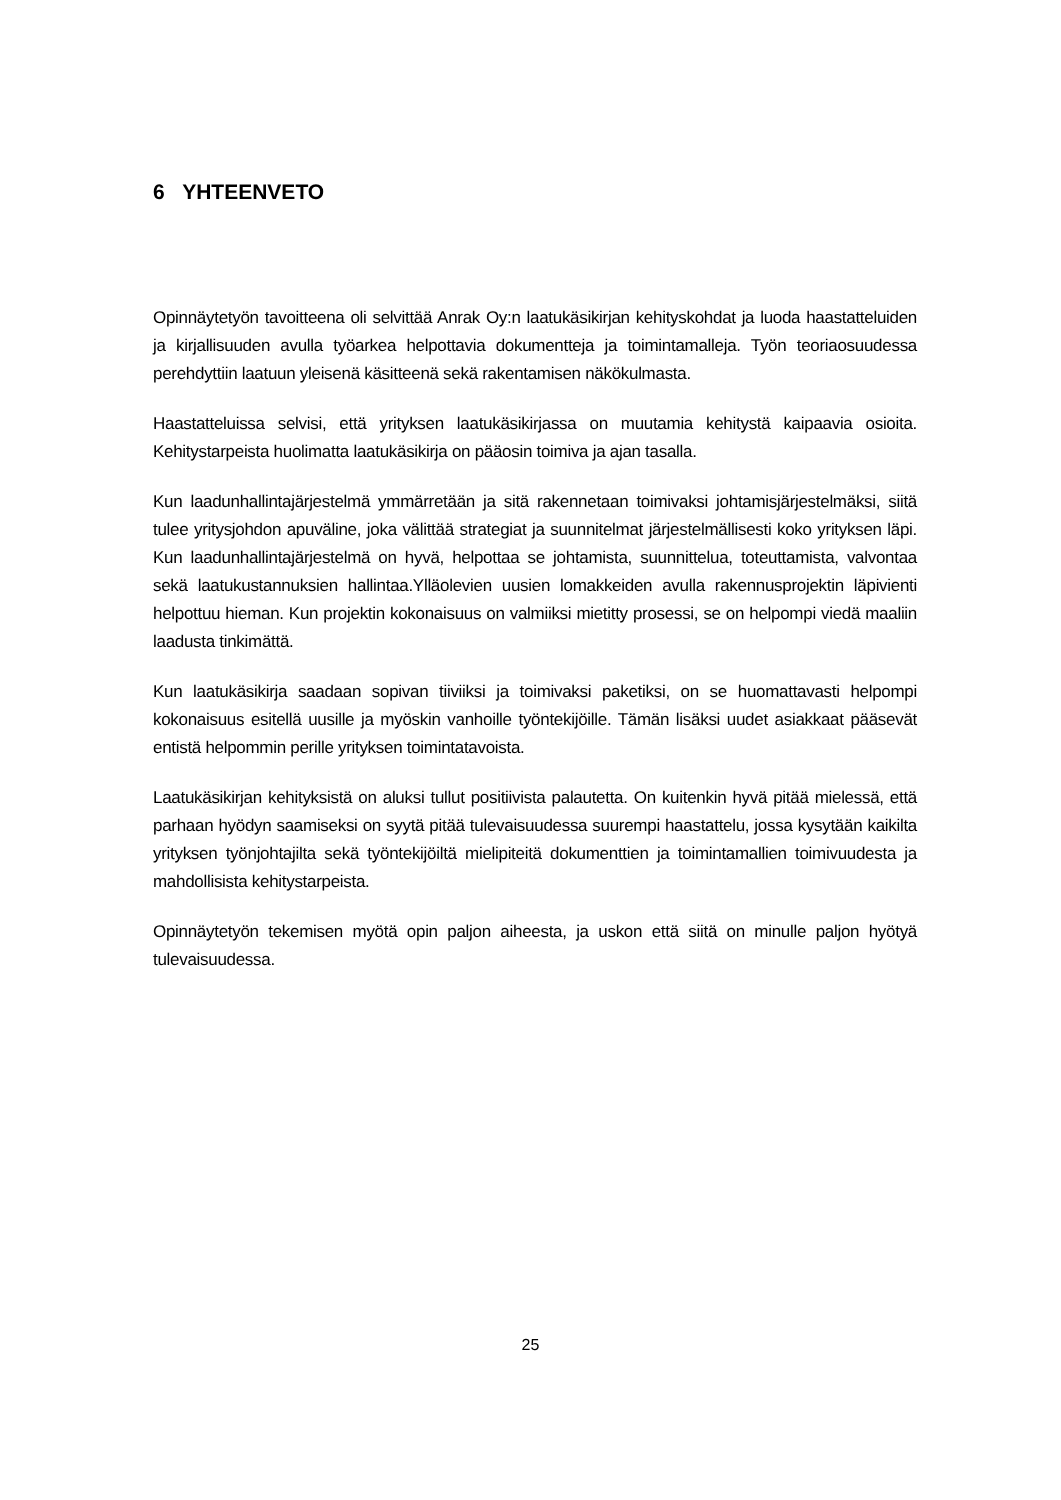6 YHTEENVETO
Opinnäytetyön tavoitteena oli selvittää Anrak Oy:n laatukäsikirjan kehityskohdat ja luoda haastatteluiden ja kirjallisuuden avulla työarkea helpottavia dokumentteja ja toimintamalleja. Työn teoriaosuudessa perehdyttiin laatuun yleisenä käsitteenä sekä rakentamisen näkökulmasta.
Haastatteluissa selvisi, että yrityksen laatukäsikirjassa on muutamia kehitystä kaipaavia osioita. Kehitystarpeista huolimatta laatukäsikirja on pääosin toimiva ja ajan tasalla.
Kun laadunhallintajärjestelmä ymmärretään ja sitä rakennetaan toimivaksi johtamisjärjestelmäksi, siitä tulee yritysjohdon apuväline, joka välittää strategiat ja suunnitelmat järjestelmällisesti koko yrityksen läpi. Kun laadunhallintajärjestelmä on hyvä, helpottaa se johtamista, suunnittelua, toteuttamista, valvontaa sekä laatukustannuksien hallintaa.Ylläolevien uusien lomakkeiden avulla rakennusprojektin läpivienti helpottuu hieman. Kun projektin kokonaisuus on valmiiksi mietitty prosessi, se on helpompi viedä maaliin laadusta tinkimättä.
Kun laatukäsikirja saadaan sopivan tiiviiksi ja toimivaksi paketiksi, on se huomattavasti helpompi kokonaisuus esitellä uusille ja myöskin vanhoille työntekijöille. Tämän lisäksi uudet asiakkaat pääsevät entistä helpommin perille yrityksen toimintatavoista.
Laatukäsikirjan kehityksistä on aluksi tullut positiivista palautetta. On kuitenkin hyvä pitää mielessä, että parhaan hyödyn saamiseksi on syytä pitää tulevaisuudessa suurempi haastattelu, jossa kysytään kaikilta yrityksen työnjohtajilta sekä työntekijöiltä mielipiteitä dokumenttien ja toimintamallien toimivuudesta ja mahdollisista kehitystarpeista.
Opinnäytetyön tekemisen myötä opin paljon aiheesta, ja uskon että siitä on minulle paljon hyötyä tulevaisuudessa.
25